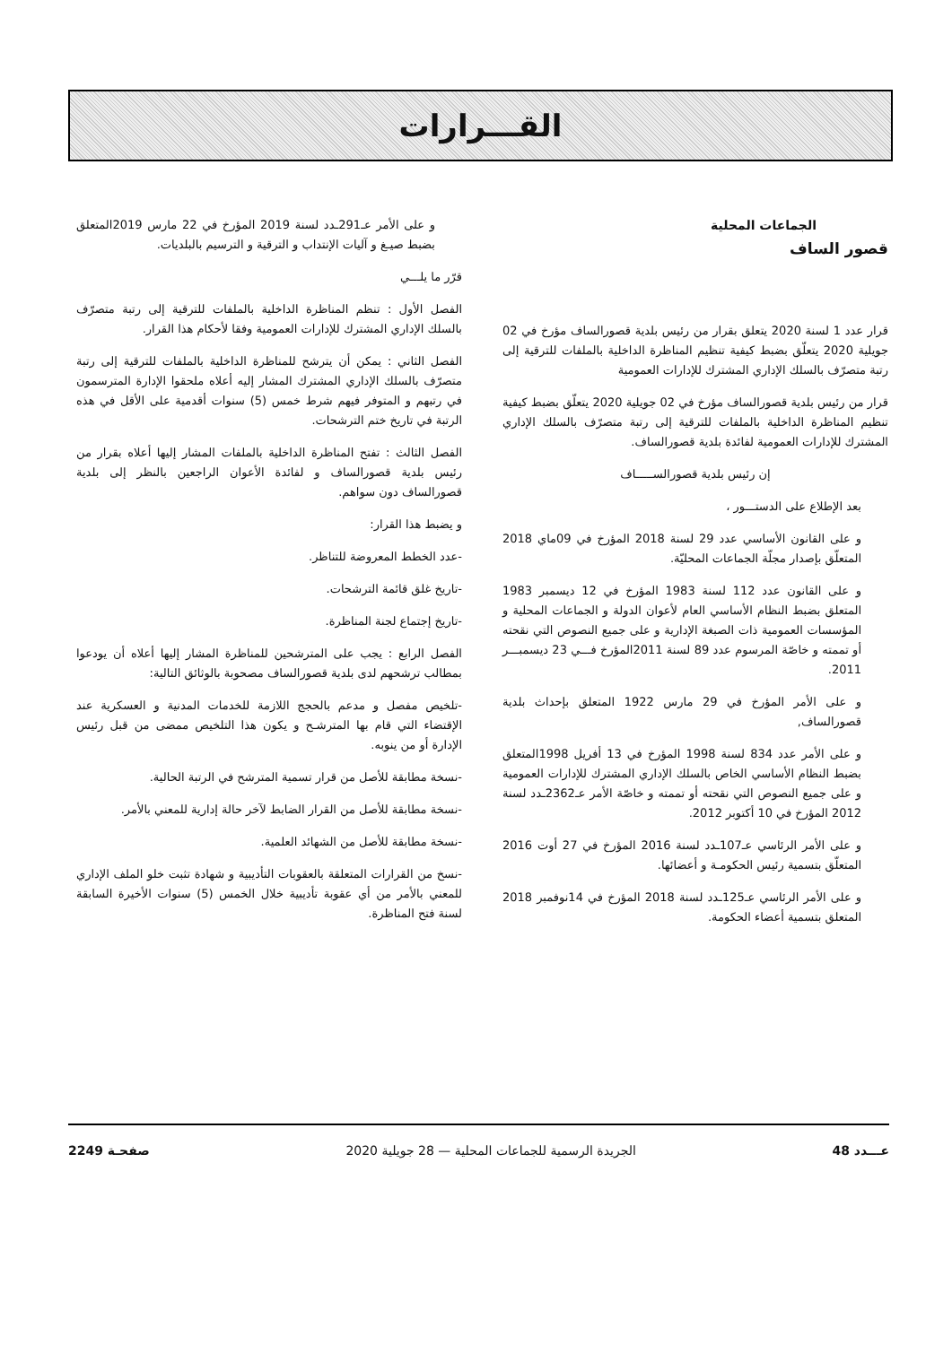القـــرارات
الجماعات المحلية
قصور الساف
قرار عدد 1 لسنة 2020 يتعلق بقرار من رئيس بلدية قصورالساف مؤرخ في 02 جويلية 2020 يتعلّق بضبط كيفية تنظيم المناظرة الداخلية بالملفات للترقية إلى رتبة متصرّف بالسلك الإداري المشترك للإدارات العمومية
قرار من رئيس بلدية قصورالساف مؤرخ في 02 جويلية 2020 يتعلّق بضبط كيفية تنظيم المناظرة الداخلية بالملفات للترقية إلى رتبة متصرّف بالسلك الإداري المشترك للإدارات العمومية لفائدة بلدية قصورالساف.
إن رئيس بلدية قصورالســـــاف
بعد الإطلاع على الدستـــور ،
و على القانون الأساسي عدد 29 لسنة 2018 المؤرخ في 09ماي 2018 المتعلّق بإصدار مجلّة الجماعات المحليّة.
و على القانون عدد 112 لسنة 1983 المؤرخ في 12 ديسمبر 1983 المتعلق بضبط النظام الأساسي العام لأعوان الدولة و الجماعات المحلية و المؤسسات العمومية ذات الصبغة الإدارية و على جميع النصوص التي نقحته أو تممته و خاصّة المرسوم عدد 89 لسنة 2011المؤرخ فـــي 23 ديسمبـــر 2011.
و على الأمر المؤرخ في 29 مارس 1922 المتعلق بإحداث بلدية قصورالساف,
و على الأمر عدد 834 لسنة 1998 المؤرخ في 13 أفريل 1998المتعلق بضبط النظام الأساسي الخاص بالسلك الإداري المشترك للإدارات العمومية و على جميع النصوص التي نقحته أو تممته و خاصّة الأمر عـ2362ـدد لسنة 2012 المؤرخ في 10 أكتوبر 2012.
و على الأمر الرئاسي عـ107ـدد لسنة 2016 المؤرخ في 27 أوت 2016 المتعلّق بتسمية رئيس الحكومـة و أعضائها.
و على الأمر الرئاسي عـ125ـدد لسنة 2018 المؤرخ في 14نوفمبر 2018 المتعلق بتسمية أعضاء الحكومة.
و على الأمر عـ291ـدد لسنة 2019 المؤرخ في 22 مارس 2019المتعلق بضبط صيـغ و آليات الإنتداب و الترقية و الترسيم بالبلديات.
قرّر ما يلـــي
الفصل الأول : تنظم المناظرة الداخلية بالملفات للترقية إلى رتبة متصرّف بالسلك الإداري المشترك للإدارات العمومية وفقا لأحكام هذا القرار.
الفصل الثاني : يمكن أن يترشح للمناظرة الداخلية بالملفات للترقية إلى رتبة متصرّف بالسلك الإداري المشترك المشار إليه أعلاه ملحقوا الإدارة المترسمون في رتبهم و المتوفر فيهم شرط خمس (5) سنوات أقدمية على الأقل في هذه الرتبة في تاريخ ختم الترشحات.
الفصل الثالث : تفتح المناظرة الداخلية بالملفات المشار إليها أعلاه بقرار من رئيس بلدية قصورالساف و لفائدة الأعوان الراجعين بالنظر إلى بلدية قصورالساف دون سواهم.
و يضبط هذا القرار:
-عدد الخطط المعروضة للتناظر.
-تاريخ غلق قائمة الترشحات.
-تاريخ إجتماع لجنة المناظرة.
الفصل الرابع : يجب على المترشحين للمناظرة المشار إليها أعلاه أن يودعوا بمطالب ترشحهم لدى بلدية قصورالساف مصحوبة بالوثائق التالية:
-تلخيص مفصل و مدعم بالحجج اللازمة للخدمات المدنية و العسكرية عند الإقتضاء التي قام بها المترشـح و يكون هذا التلخيص ممضى من قبل رئيس الإدارة أو من ينوبه.
-نسخة مطابقة للأصل من قرار تسمية المترشح في الرتبة الحالية.
-نسخة مطابقة للأصل من القرار الضابط لآخر حالة إدارية للمعني بالأمر.
-نسخة مطابقة للأصل من الشهائد العلمية.
-نسخ من القرارات المتعلقة بالعقوبات التأديبية و شهادة تثبت خلو الملف الإداري للمعني بالأمر من أي عقوبة تأديبية خلال الخمس (5) سنوات الأخيرة السابقة لسنة فتح المناظرة.
عـــدد 48 الجريدة الرسمية للجماعات المحلية — 28 جويلية 2020 صفحـة 2249